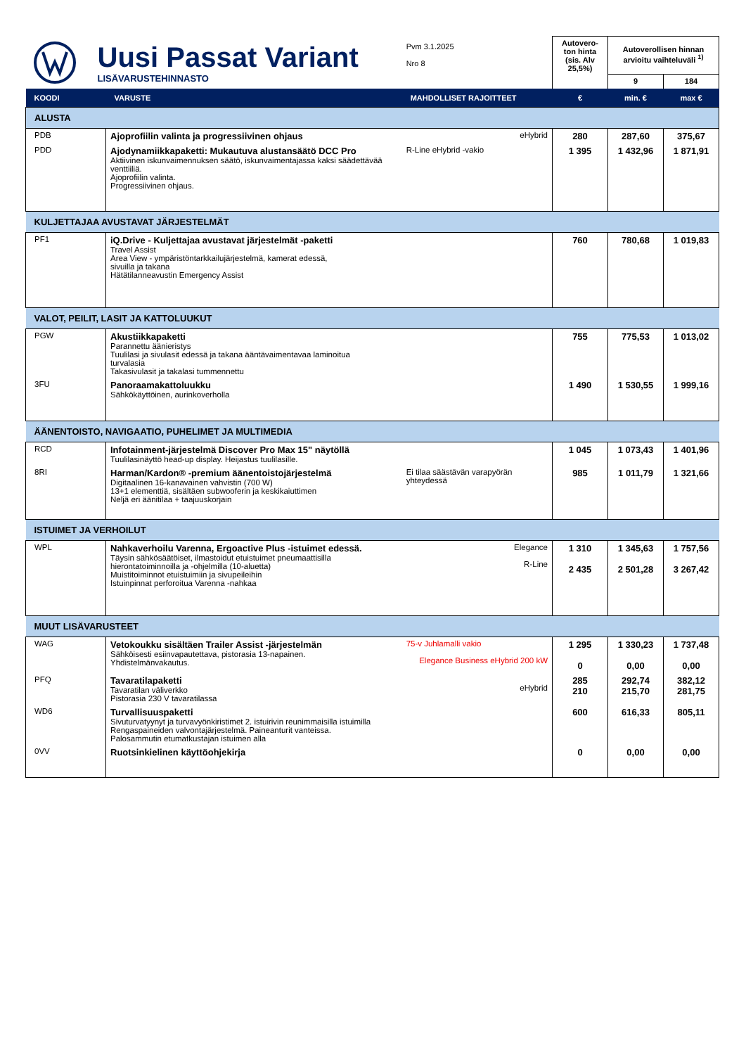| Uusi Passat Variant LISÄVARUSTEHINNASTO | | Pvm 3.1.2025 Nro 8 | | Autovero-ton hinta (sis. Alv 25,5%) | Autoverollisen hinnan arvioitu vaihteluväli <sup>1)</sup> | |
| | | | | | 9 | 184 |
| KOODI | VARUSTE | | MAHDOLLISET RAJOITTEET | € | min. € | max € |
| ALUSTA | | | | | | |
| PDB | Ajoprofiilin valinta ja progressiivinen ohjaus | | eHybrid | 280 | 287,60 | 375,67 |
| PDD | Ajodynamiikkapaketti: Mukautuva alustansäätö DCC Pro Aktiivinen iskunvaimennuksen säätö, iskunvaimentajassa kaksi säädettävää venttiiliä. Ajoprofiilin valinta. Progressiivinen ohjaus. | | R-Line eHybrid -vakio | 1 395 | 1 432,96 | 1 871,91 |
| KULJETTAJAA AVUSTAVAT JÄRJESTELMÄT | | | | | | |
| PF1 | iQ.Drive - Kuljettajaa avustavat järjestelmät -paketti Travel Assist Area View - ympäristöntarkkailujärjestelmä, kamerat edessä, sivuilla ja takana Hätätilanneavustin Emergency Assist | | | 760 | 780,68 | 1 019,83 |
| VALOT, PEILIT, LASIT JA KATTOLUUKUT | | | | | | |
| PGW | Akustiikkapaketti Parannettu äänieristys Tuulilasi ja sivulasit edessä ja takana ääntävaimentavaa laminoitua turvalasia Takasivulasit ja takalasi tummennettu | | | 755 | 775,53 | 1 013,02 |
| 3FU | Panoraamakattoluukku Sähkökäyttöinen, aurinkoverholla | | | 1 490 | 1 530,55 | 1 999,16 |
| ÄÄNENTOISTO, NAVIGAATIO, PUHELIMET JA MULTIMEDIA | | | | | | |
| RCD | Infotainment-järjestelmä Discover Pro Max 15" näytöllä Tuulilasinäyttö head-up display. Heijastus tuulilasille. | | | 1 045 | 1 073,43 | 1 401,96 |
| 8RI | Harman/Kardon® -premium äänentoistojärjestelmä Digitaalinen 16-kanavainen vahvistin (700 W) 13+1 elementtiä, sisältäen subwooferin ja keskikaiuttimen Neljä eri äänitilaa + taajuuskorjain | | Ei tilaa säästävän varapyörän yhteydessä | 985 | 1 011,79 | 1 321,66 |
| ISTUIMET JA VERHOILUT | | | | | | |
| WPL | Nahkaverhoilu Varenna, Ergoactive Plus -istuimet edessä. Täysin sähkösäätöiset, ilmastoidut etuistuimet pneumaattisilla hierontatoiminnoilla ja -ohjelmilla (10-aluetta) Muistitoiminnot etuistuimiin ja sivupeileihin Istuinpinnat perforoitua Varenna -nahkaa | | Elegance R-Line | 1 310 2 435 | 1 345,63 2 501,28 | 1 757,56 3 267,42 |
| MUUT LISÄVARUSTEET | | | | | | |
| WAG | Vetokoukku sisältäen Trailer Assist -järjestelmän Sähköisesti esiinvapautettava, pistorasia 13-napainen. Yhdistelmänvakautus. | | 75-v Juhlamalli vakio Elegance Business eHybrid 200 kW | 1 295 0 | 1 330,23 0,00 | 1 737,48 0,00 |
| PFQ | Tavaratilapaketti Tavaratilan väliverkko Pistorasia 230 V tavaratilassa | | eHybrid | 285 210 | 292,74 215,70 | 382,12 281,75 |
| WD6 | Turvallisuuspaketti Sivuturvatyynyt ja turvavyönkiristimet 2. istuirivin reunimmaisilla istuimilla Rengaspaineiden valvontajärjestelmä. Paineanturit vanteissa. Palosammutin etumatkustajan istuimen alla | | | 600 | 616,33 | 805,11 |
| 0VV | Ruotsinkielinen käyttöohjekirja | | | 0 | 0,00 | 0,00 |